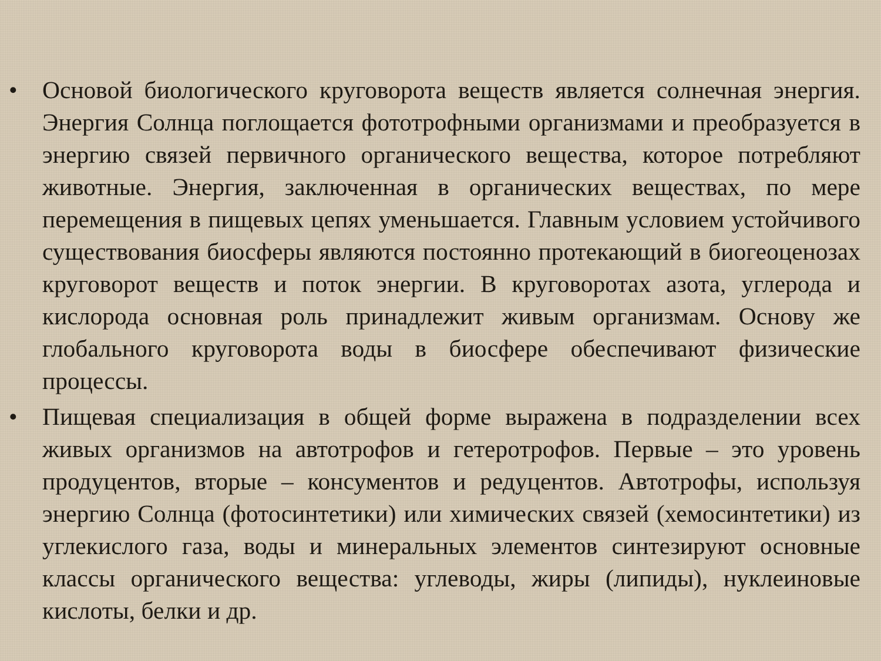• Основой биологического круговорота веществ является солнечная энергия. Энергия Солнца поглощается фототрофными организмами и преобразуется в энергию связей первичного органического вещества, которое потребляют животные. Энергия, заключенная в органических веществах, по мере перемещения в пищевых цепях уменьшается. Главным условием устойчивого существования биосферы являются постоянно протекающий в биогеоценозах круговорот веществ и поток энергии. В круговоротах азота, углерода и кислорода основная роль принадлежит живым организмам. Основу же глобального круговорота воды в биосфере обеспечивают физические процессы.
• Пищевая специализация в общей форме выражена в подразделении всех живых организмов на автотрофов и гетеротрофов. Первые – это уровень продуцентов, вторые – консументов и редуцентов. Автотрофы, используя энергию Солнца (фотосинтетики) или химических связей (хемосинтетики) из углекислого газа, воды и минеральных элементов синтезируют основные классы органического вещества: углеводы, жиры (липиды), нуклеиновые кислоты, белки и др.